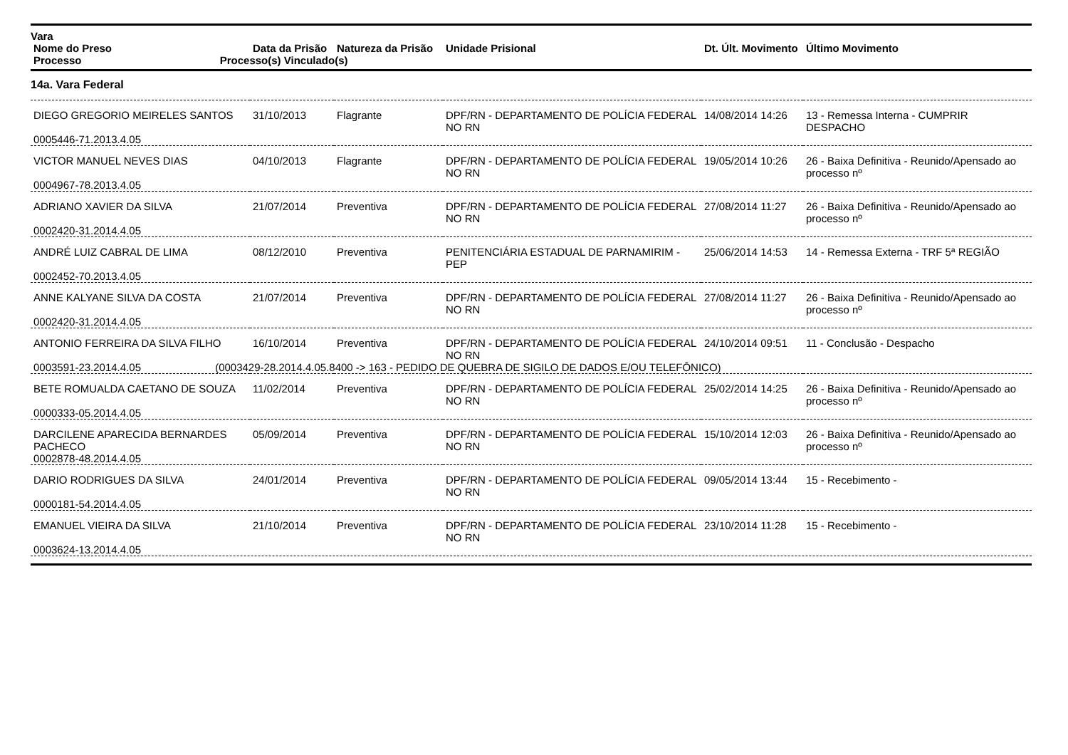| Vara | | | | | |
| --- | --- | --- | --- | --- | --- |
| Nome do Preso | Data da Prisão | Natureza da Prisão | Unidade Prisional | Dt. Últ. Movimento | Último Movimento |
| Processo Processo(s) Vinculado(s) | | | | | |
14a. Vara Federal
| DIEGO GREGORIO MEIRELES SANTOS | 31/10/2013 | Flagrante | DPF/RN - DEPARTAMENTO DE POLÍCIA FEDERAL NO RN | 14/08/2014 14:26 | 13 - Remessa Interna - CUMPRIR DESPACHO |
| 0005446-71.2013.4.05 | | | | | |
| VICTOR MANUEL NEVES DIAS | 04/10/2013 | Flagrante | DPF/RN - DEPARTAMENTO DE POLÍCIA FEDERAL NO RN | 19/05/2014 10:26 | 26 - Baixa Definitiva - Reunido/Apensado ao processo nº |
| 0004967-78.2013.4.05 | | | | | |
| ADRIANO XAVIER DA SILVA | 21/07/2014 | Preventiva | DPF/RN - DEPARTAMENTO DE POLÍCIA FEDERAL NO RN | 27/08/2014 11:27 | 26 - Baixa Definitiva - Reunido/Apensado ao processo nº |
| 0002420-31.2014.4.05 | | | | | |
| ANDRÉ LUIZ CABRAL DE LIMA | 08/12/2010 | Preventiva | PENITENCIÁRIA ESTADUAL DE PARNAMIRIM - PEP | 25/06/2014 14:53 | 14 - Remessa Externa - TRF 5ª REGIÃO |
| 0002452-70.2013.4.05 | | | | | |
| ANNE KALYANE SILVA DA COSTA | 21/07/2014 | Preventiva | DPF/RN - DEPARTAMENTO DE POLÍCIA FEDERAL NO RN | 27/08/2014 11:27 | 26 - Baixa Definitiva - Reunido/Apensado ao processo nº |
| 0002420-31.2014.4.05 | | | | | |
| ANTONIO FERREIRA DA SILVA FILHO | 16/10/2014 | Preventiva | DPF/RN - DEPARTAMENTO DE POLÍCIA FEDERAL NO RN | 24/10/2014 09:51 | 11 - Conclusão - Despacho |
| 0003591-23.2014.4.05 (0003429-28.2014.4.05.8400 -> 163 - PEDIDO DE QUEBRA DE SIGILO DE DADOS E/OU TELEFÔNICO) | | | | | |
| BETE ROMUALDA CAETANO DE SOUZA | 11/02/2014 | Preventiva | DPF/RN - DEPARTAMENTO DE POLÍCIA FEDERAL NO RN | 25/02/2014 14:25 | 26 - Baixa Definitiva - Reunido/Apensado ao processo nº |
| 0000333-05.2014.4.05 | | | | | |
| DARCILENE APARECIDA BERNARDES PACHECO | 05/09/2014 | Preventiva | DPF/RN - DEPARTAMENTO DE POLÍCIA FEDERAL NO RN | 15/10/2014 12:03 | 26 - Baixa Definitiva - Reunido/Apensado ao processo nº |
| 0002878-48.2014.4.05 | | | | | |
| DARIO RODRIGUES DA SILVA | 24/01/2014 | Preventiva | DPF/RN - DEPARTAMENTO DE POLÍCIA FEDERAL NO RN | 09/05/2014 13:44 | 15 - Recebimento - |
| 0000181-54.2014.4.05 | | | | | |
| EMANUEL VIEIRA DA SILVA | 21/10/2014 | Preventiva | DPF/RN - DEPARTAMENTO DE POLÍCIA FEDERAL NO RN | 23/10/2014 11:28 | 15 - Recebimento - |
| 0003624-13.2014.4.05 | | | | | |